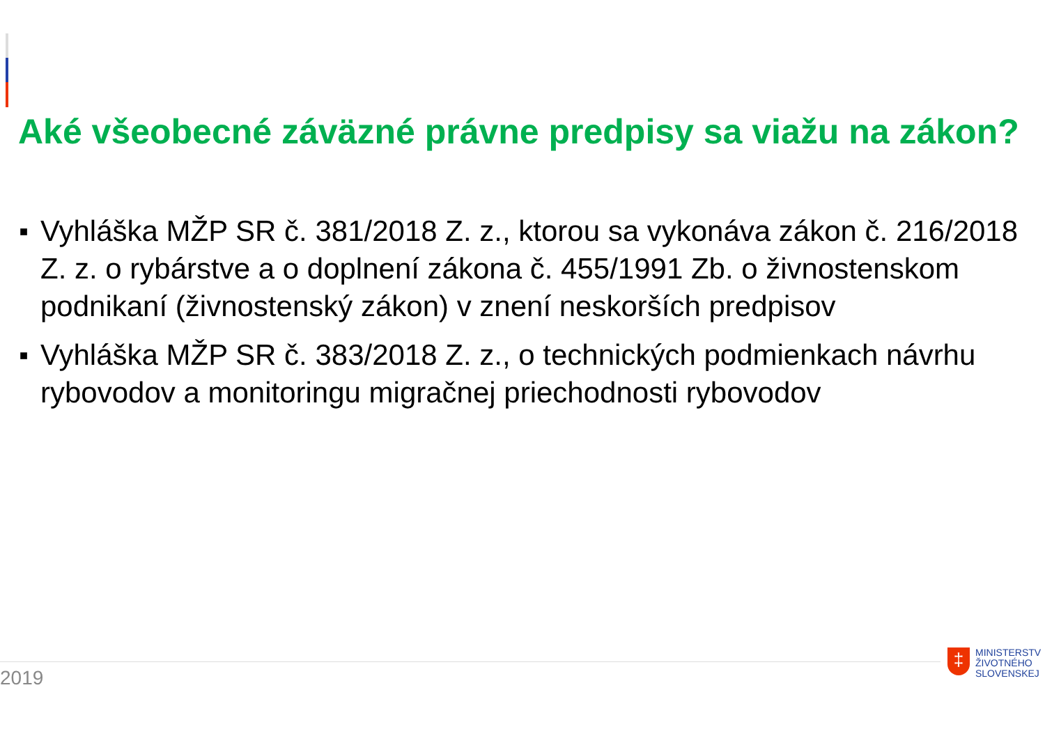Aké všeobecné záväzné právne predpisy sa viažu na zákon?
■ Vyhláška MŽP SR č. 381/2018 Z. z., ktorou sa vykonáva zákon č. 216/2018 Z. z. o rybárstve a o doplnení zákona č. 455/1991 Zb. o živnostenskom podnikaní (živnostenský zákon) v znení neskorších predpisov
■ Vyhláška MŽP SR č. 383/2018 Z. z., o technických podmienkach návrhu rybovodov a monitoringu migračnej priechodnosti rybovodov
2019
‡
MINISTERSTV
ŽIVOTNÉHO
SLOVENSKEJ